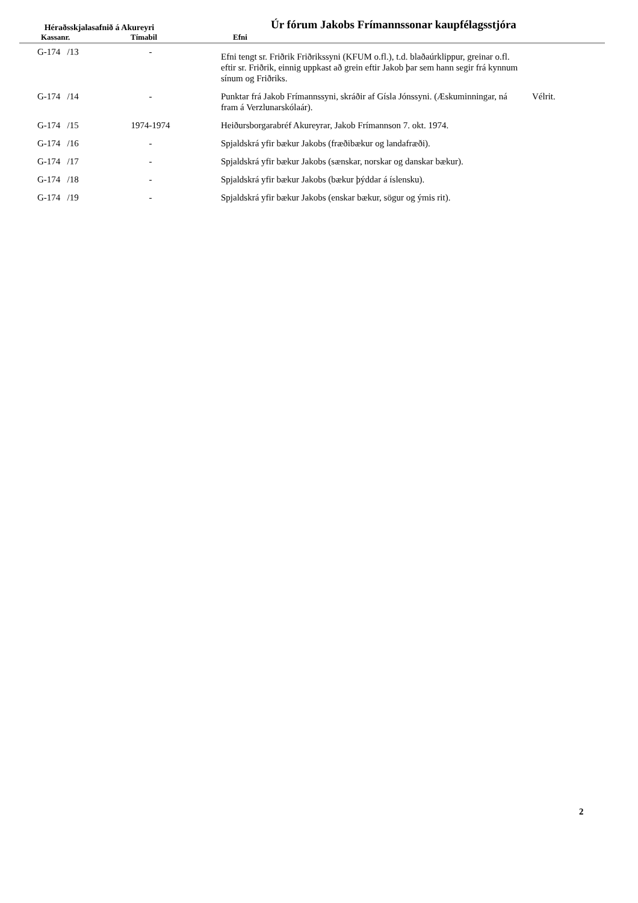Héraðsskjalasafnið á Akureyri
Úr fórum Jakobs Frímannssonar kaupfélagsstjóra
| Kassanr. | Tímabil | Efni | |
| --- | --- | --- | --- |
| G-174 /13 | - | Efni tengt sr. Friðrik Friðrikssyni (KFUM o.fl.), t.d. blaðaúrklippur, greinar o.fl. eftir sr. Friðrik, einnig uppkast að grein eftir Jakob þar sem hann segir frá kynnum sínum og Friðriks. | |
| G-174 /14 | - | Punktar frá Jakob Frímannssyni, skráðir af Gísla Jónssyni. (Æskuminningar, ná fram á Verzlunarskólaár). | Vélrit. |
| G-174 /15 | 1974-1974 | Heiðursborgarabréf Akureyrar, Jakob Frímannson 7. okt. 1974. | |
| G-174 /16 | - | Spjaldskrá yfir bækur Jakobs (fræðibækur og landafræði). | |
| G-174 /17 | - | Spjaldskrá yfir bækur Jakobs (sænskar, norskar og danskar bækur). | |
| G-174 /18 | - | Spjaldskrá yfir bækur Jakobs (bækur þýddar á íslensku). | |
| G-174 /19 | - | Spjaldskrá yfir bækur Jakobs (enskar bækur, sögur og ýmis rit). | |
2